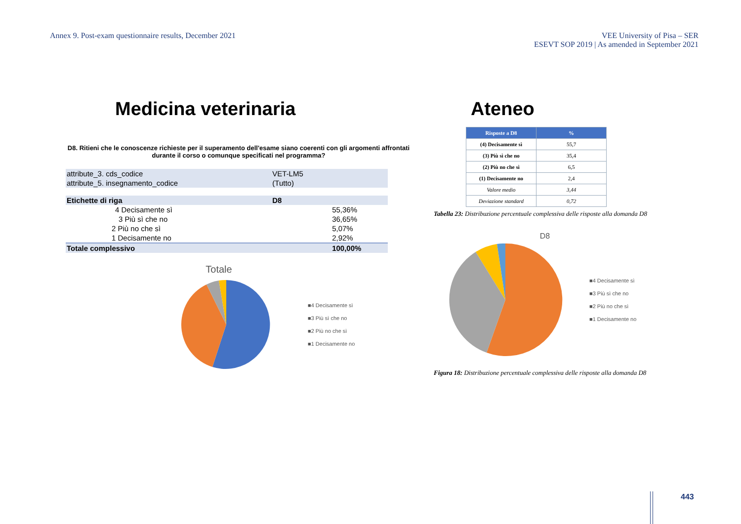Annex 9. Post-exam questionnaire results, December 2021
VEE University of Pisa – SER
ESEVT SOP 2019 | As amended in September 2021
Medicina veterinaria
D8. Ritieni che le conoscenze richieste per il superamento dell'esame siano coerenti con gli argomenti affrontati durante il corso o comunque specificati nel programma?
| attribute_3. cds_codice | VET-LM5 | |
| attribute_5. insegnamento_codice | (Tutto) | |
| Etichette di riga | D8 | |
| 4 Decisamente sì | | 55,36% |
| 3 Più sì che no | | 36,65% |
| 2 Più no che sì | | 5,07% |
| 1 Decisamente no | | 2,92% |
| Totale complessivo | | 100,00% |
Totale
■4 Decisamente sì
■3 Più sì che no
■2 Più no che sì
■1 Decisamente no
Ateneo
| Risposte a D8 | % |
| --- | --- |
| (4) Decisamente sì | 55,7 |
| (3) Più sì che no | 35,4 |
| (2) Più no che sì | 6,5 |
| (1) Decisamente no | 2,4 |
| Valore medio | 3,44 |
| Deviazione standard | 0,72 |
Tabella 23: Distribuzione percentuale complessiva delle risposte alla domanda D8
D8
■4 Decisamente sì
■3 Più sì che no
■2 Più no che sì
■1 Decisamente no
Figura 18: Distribuzione percentuale complessiva delle risposte alla domanda D8
443